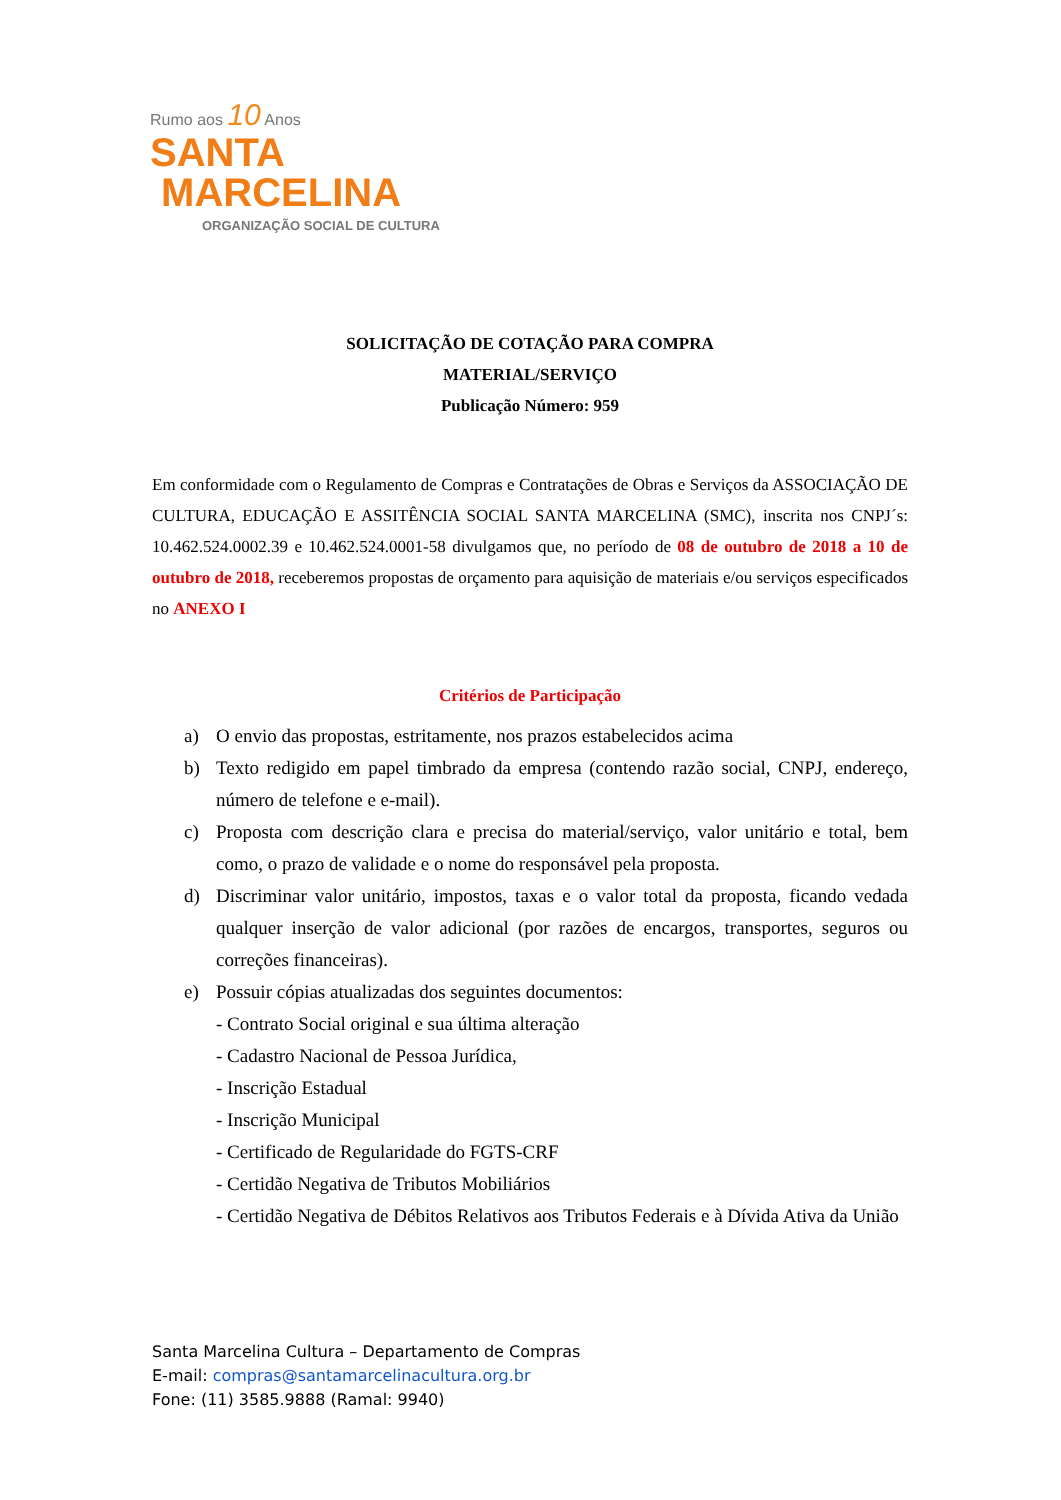Rumo aos 10 Anos
SANTA
MARCELINA
ORGANIZAÇÃO SOCIAL DE CULTURA
SOLICITAÇÃO DE COTAÇÃO PARA COMPRA
MATERIAL/SERVIÇO
Publicação Número: 959
Em conformidade com o Regulamento de Compras e Contratações de Obras e Serviços da ASSOCIAÇÃO DE CULTURA, EDUCAÇÃO E ASSITÊNCIA SOCIAL SANTA MARCELINA (SMC), inscrita nos CNPJ´s: 10.462.524.0002.39 e 10.462.524.0001-58 divulgamos que, no período de 08 de outubro de 2018 a 10 de outubro de 2018, receberemos propostas de orçamento para aquisição de materiais e/ou serviços especificados no ANEXO I
Critérios de Participação
a) O envio das propostas, estritamente, nos prazos estabelecidos acima
b) Texto redigido em papel timbrado da empresa (contendo razão social, CNPJ, endereço, número de telefone e e-mail).
c) Proposta com descrição clara e precisa do material/serviço, valor unitário e total, bem como, o prazo de validade e o nome do responsável pela proposta.
d) Discriminar valor unitário, impostos, taxas e o valor total da proposta, ficando vedada qualquer inserção de valor adicional (por razões de encargos, transportes, seguros ou correções financeiras).
e) Possuir cópias atualizadas dos seguintes documentos:
- Contrato Social original e sua última alteração
- Cadastro Nacional de Pessoa Jurídica,
- Inscrição Estadual
- Inscrição Municipal
- Certificado de Regularidade do FGTS-CRF
- Certidão Negativa de Tributos Mobiliários
- Certidão Negativa de Débitos Relativos aos Tributos Federais e à Dívida Ativa da União
Santa Marcelina Cultura – Departamento de Compras
E-mail: compras@santamarcelinacultura.org.br
Fone: (11) 3585.9888 (Ramal: 9940)